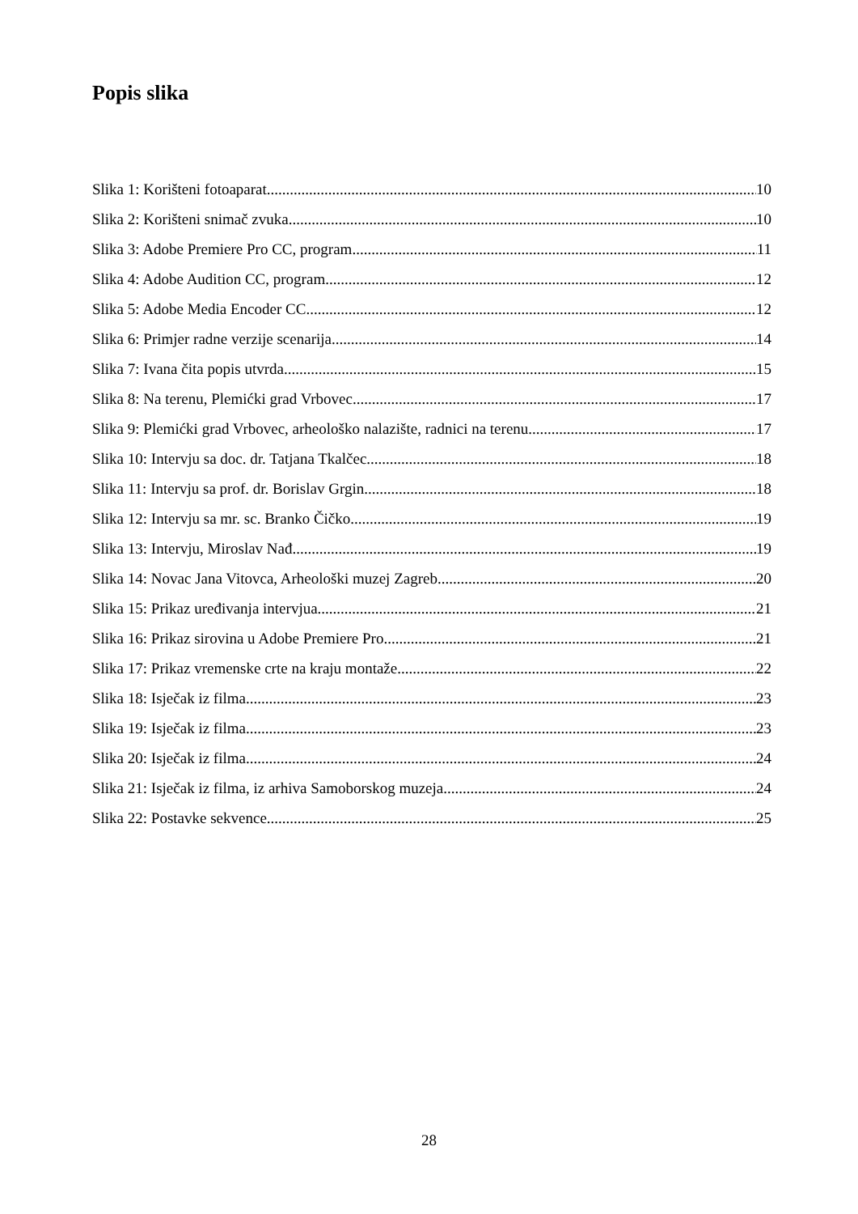Popis slika
Slika 1: Korišteni fotoaparat 10
Slika 2: Korišteni snimač zvuka 10
Slika 3: Adobe Premiere Pro CC, program 11
Slika 4: Adobe Audition CC, program 12
Slika 5: Adobe Media Encoder CC 12
Slika 6: Primjer radne verzije scenarija 14
Slika 7: Ivana čita popis utvrda 15
Slika 8: Na terenu, Plemićki grad Vrbovec 17
Slika 9: Plemićki grad Vrbovec, arheološko nalazište, radnici na terenu 17
Slika 10: Intervju sa doc. dr. Tatjana Tkalčec 18
Slika 11: Intervju sa prof. dr. Borislav Grgin 18
Slika 12: Intervju sa mr. sc. Branko Čičko 19
Slika 13: Intervju, Miroslav Nađ 19
Slika 14: Novac Jana Vitovca, Arheološki muzej Zagreb 20
Slika 15: Prikaz uređivanja intervjua 21
Slika 16: Prikaz sirovina u Adobe Premiere Pro 21
Slika 17: Prikaz vremenske crte na kraju montaže 22
Slika 18: Isječak iz filma 23
Slika 19: Isječak iz filma 23
Slika 20: Isječak iz filma 24
Slika 21: Isječak iz filma, iz arhiva Samoborskog muzeja 24
Slika 22: Postavke sekvence 25
28